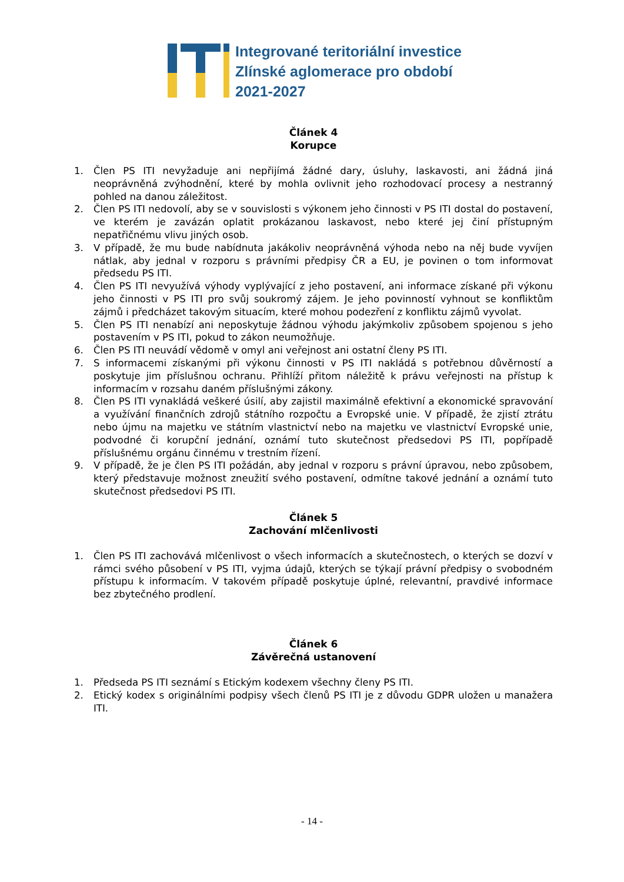Integrované teritoriální investice
Zlínské aglomerace pro období
2021-2027
Článek 4
Korupce
1. Člen PS ITI nevyžaduje ani nepřijímá žádné dary, úsluhy, laskavosti, ani žádná jiná neoprávněná zvýhodnění, které by mohla ovlivnit jeho rozhodovací procesy a nestranný pohled na danou záležitost.
2. Člen PS ITI nedovolí, aby se v souvislosti s výkonem jeho činnosti v PS ITI dostal do postavení, ve kterém je zavázán oplatit prokázanou laskavost, nebo které jej činí přístupným nepatřičnému vlivu jiných osob.
3. V případě, že mu bude nabídnuta jakákoliv neoprávněná výhoda nebo na něj bude vyvíjen nátlak, aby jednal v rozporu s právními předpisy ČR a EU, je povinen o tom informovat předsedu PS ITI.
4. Člen PS ITI nevyužívá výhody vyplývající z jeho postavení, ani informace získané při výkonu jeho činnosti v PS ITI pro svůj soukromý zájem. Je jeho povinností vyhnout se konfliktům zájmů i předcházet takovým situacím, které mohou podezření z konfliktu zájmů vyvolat.
5. Člen PS ITI nenabízí ani neposkytuje žádnou výhodu jakýmkoliv způsobem spojenou s jeho postavením v PS ITI, pokud to zákon neumožňuje.
6. Člen PS ITI neuvádí vědomě v omyl ani veřejnost ani ostatní členy PS ITI.
7. S informacemi získanými při výkonu činnosti v PS ITI nakládá s potřebnou důvěrností a poskytuje jim příslušnou ochranu. Přihlíží přitom náležitě k právu veřejnosti na přístup k informacím v rozsahu daném příslušnými zákony.
8. Člen PS ITI vynakládá veškeré úsilí, aby zajistil maximálně efektivní a ekonomické spravování a využívání finančních zdrojů státního rozpočtu a Evropské unie. V případě, že zjistí ztrátu nebo újmu na majetku ve státním vlastnictví nebo na majetku ve vlastnictví Evropské unie, podvodné či korupční jednání, oznámí tuto skutečnost předsedovi PS ITI, popřípadě příslušnému orgánu činnému v trestním řízení.
9. V případě, že je člen PS ITI požádán, aby jednal v rozporu s právní úpravou, nebo způsobem, který představuje možnost zneužití svého postavení, odmítne takové jednání a oznámí tuto skutečnost předsedovi PS ITI.
Článek 5
Zachování mlčenlivosti
1. Člen PS ITI zachovává mlčenlivost o všech informacích a skutečnostech, o kterých se dozví v rámci svého působení v PS ITI, vyjma údajů, kterých se týkají právní předpisy o svobodném přístupu k informacím. V takovém případě poskytuje úplné, relevantní, pravdivé informace bez zbytečného prodlení.
Článek 6
Závěrečná ustanovení
1. Předseda PS ITI seznámí s Etickým kodexem všechny členy PS ITI.
2. Etický kodex s originálními podpisy všech členů PS ITI je z důvodu GDPR uložen u manažera ITI.
- 14 -